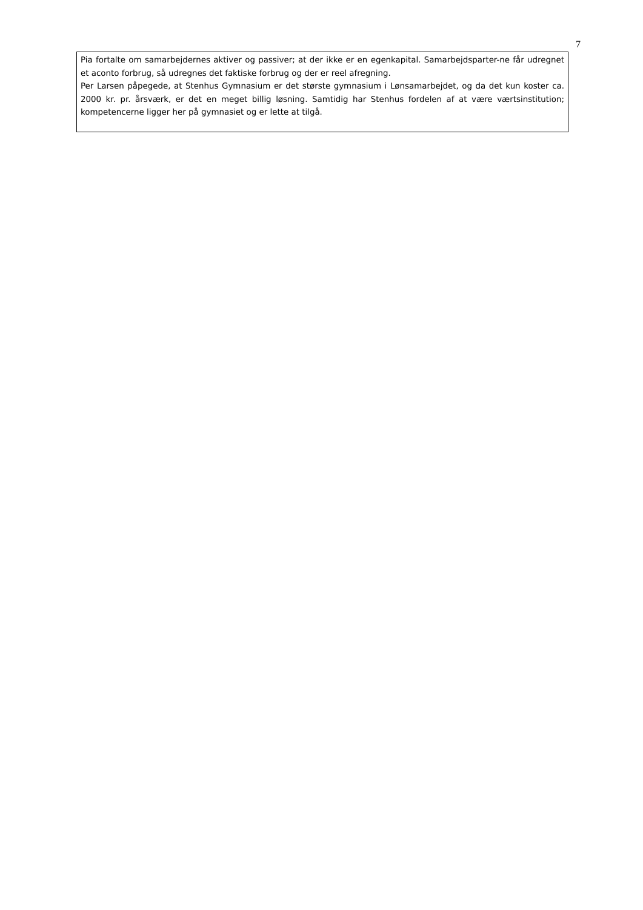7
Pia fortalte om samarbejdernes aktiver og passiver; at der ikke er en egenkapital. Samarbejdsparter-ne får udregnet et aconto forbrug, så udregnes det faktiske forbrug og der er reel afregning.
Per Larsen påpegede, at Stenhus Gymnasium er det største gymnasium i Lønsamarbejdet, og da det kun koster ca. 2000 kr. pr. årsværk, er det en meget billig løsning. Samtidig har Stenhus fordelen af at være værtsinstitution; kompetencerne ligger her på gymnasiet og er lette at tilgå.